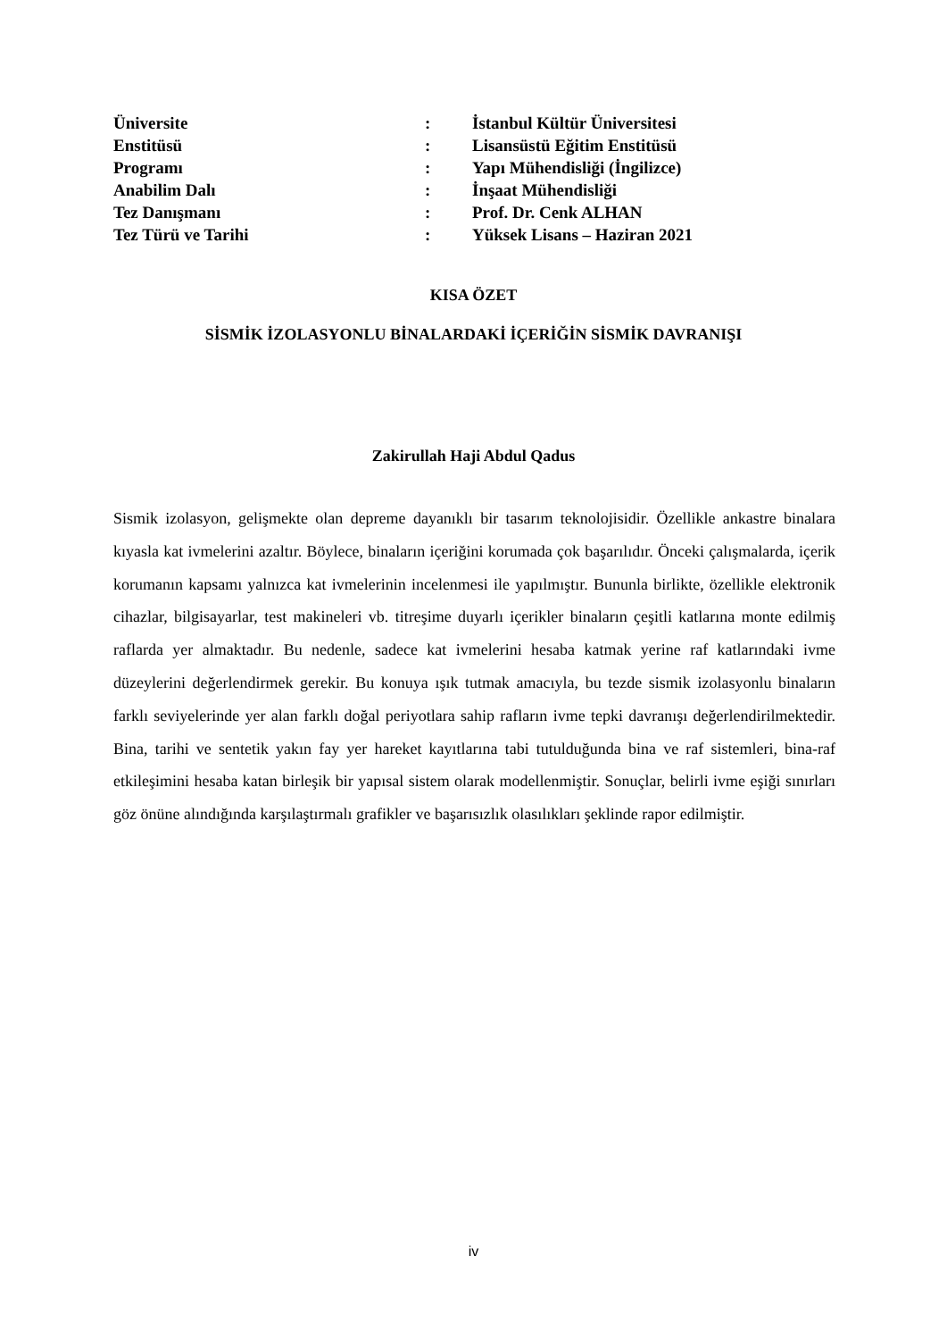| Üniversite | : | İstanbul Kültür Üniversitesi |
| Enstitüsü | : | Lisansüstü Eğitim Enstitüsü |
| Programı | : | Yapı Mühendisliği (İngilizce) |
| Anabilim Dalı | : | İnşaat Mühendisliği |
| Tez Danışmanı | : | Prof. Dr. Cenk ALHAN |
| Tez Türü ve Tarihi | : | Yüksek Lisans – Haziran 2021 |
KISA ÖZET
SİSMİK İZOLASYONLU BİNALARDAKİ İÇERİĞİN SİSMİK DAVRANIŞI
Zakirullah Haji Abdul Qadus
Sismik izolasyon, gelişmekte olan depreme dayanıklı bir tasarım teknolojisidir. Özellikle ankastre binalara kıyasla kat ivmelerini azaltır. Böylece, binaların içeriğini korumada çok başarılıdır. Önceki çalışmalarda, içerik korumanın kapsamı yalnızca kat ivmelerinin incelenmesi ile yapılmıştır. Bununla birlikte, özellikle elektronik cihazlar, bilgisayarlar, test makineleri vb. titreşime duyarlı içerikler binaların çeşitli katlarına monte edilmiş raflarda yer almaktadır. Bu nedenle, sadece kat ivmelerini hesaba katmak yerine raf katlarındaki ivme düzeylerini değerlendirmek gerekir. Bu konuya ışık tutmak amacıyla, bu tezde sismik izolasyonlu binaların farklı seviyelerinde yer alan farklı doğal periyotlara sahip rafların ivme tepki davranışı değerlendirilmektedir. Bina, tarihi ve sentetik yakın fay yer hareket kayıtlarına tabi tutulduğunda bina ve raf sistemleri, bina-raf etkileşimini hesaba katan birleşik bir yapısal sistem olarak modellenmiştir. Sonuçlar, belirli ivme eşiği sınırları göz önüne alındığında karşılaştırmalı grafikler ve başarısızlık olasılıkları şeklinde rapor edilmiştir.
iv